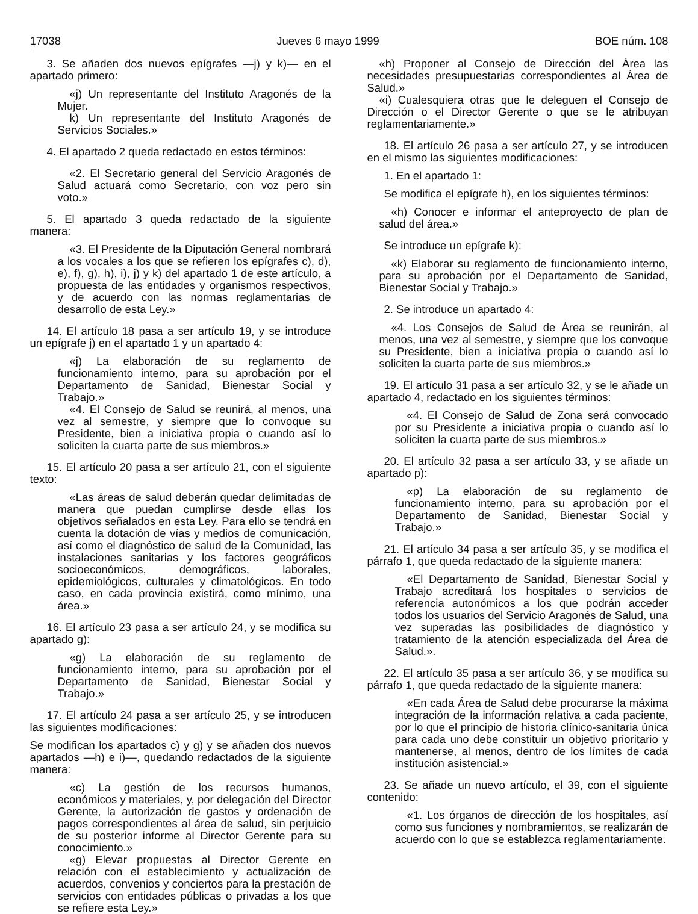17038 Jueves 6 mayo 1999 BOE núm. 108
3. Se añaden dos nuevos epígrafes —j) y k)— en el apartado primero:
«j) Un representante del Instituto Aragonés de la Mujer.
k) Un representante del Instituto Aragonés de Servicios Sociales.»
4. El apartado 2 queda redactado en estos términos:
«2. El Secretario general del Servicio Aragonés de Salud actuará como Secretario, con voz pero sin voto.»
5. El apartado 3 queda redactado de la siguiente manera:
«3. El Presidente de la Diputación General nombrará a los vocales a los que se refieren los epígrafes c), d), e), f), g), h), i), j) y k) del apartado 1 de este artículo, a propuesta de las entidades y organismos respectivos, y de acuerdo con las normas reglamentarias de desarrollo de esta Ley.»
14. El artículo 18 pasa a ser artículo 19, y se introduce un epígrafe j) en el apartado 1 y un apartado 4:
«j) La elaboración de su reglamento de funcionamiento interno, para su aprobación por el Departamento de Sanidad, Bienestar Social y Trabajo.»
«4. El Consejo de Salud se reunirá, al menos, una vez al semestre, y siempre que lo convoque su Presidente, bien a iniciativa propia o cuando así lo soliciten la cuarta parte de sus miembros.»
15. El artículo 20 pasa a ser artículo 21, con el siguiente texto:
«Las áreas de salud deberán quedar delimitadas de manera que puedan cumplirse desde ellas los objetivos señalados en esta Ley. Para ello se tendrá en cuenta la dotación de vías y medios de comunicación, así como el diagnóstico de salud de la Comunidad, las instalaciones sanitarias y los factores geográficos socioeconómicos, demográficos, laborales, epidemiológicos, culturales y climatológicos. En todo caso, en cada provincia existirá, como mínimo, una área.»
16. El artículo 23 pasa a ser artículo 24, y se modifica su apartado g):
«g) La elaboración de su reglamento de funcionamiento interno, para su aprobación por el Departamento de Sanidad, Bienestar Social y Trabajo.»
17. El artículo 24 pasa a ser artículo 25, y se introducen las siguientes modificaciones:
Se modifican los apartados c) y g) y se añaden dos nuevos apartados —h) e i)—, quedando redactados de la siguiente manera:
«c) La gestión de los recursos humanos, económicos y materiales, y, por delegación del Director Gerente, la autorización de gastos y ordenación de pagos correspondientes al área de salud, sin perjuicio de su posterior informe al Director Gerente para su conocimiento.»
«g) Elevar propuestas al Director Gerente en relación con el establecimiento y actualización de acuerdos, convenios y conciertos para la prestación de servicios con entidades públicas o privadas a los que se refiere esta Ley.»
«h) Proponer al Consejo de Dirección del Área las necesidades presupuestarias correspondientes al Área de Salud.»
«i) Cualesquiera otras que le deleguen el Consejo de Dirección o el Director Gerente o que se le atribuyan reglamentariamente.»
18. El artículo 26 pasa a ser artículo 27, y se introducen en el mismo las siguientes modificaciones:
1. En el apartado 1:
Se modifica el epígrafe h), en los siguientes términos:
«h) Conocer e informar el anteproyecto de plan de salud del área.»
Se introduce un epígrafe k):
«k) Elaborar su reglamento de funcionamiento interno, para su aprobación por el Departamento de Sanidad, Bienestar Social y Trabajo.»
2. Se introduce un apartado 4:
«4. Los Consejos de Salud de Área se reunirán, al menos, una vez al semestre, y siempre que los convoque su Presidente, bien a iniciativa propia o cuando así lo soliciten la cuarta parte de sus miembros.»
19. El artículo 31 pasa a ser artículo 32, y se le añade un apartado 4, redactado en los siguientes términos:
«4. El Consejo de Salud de Zona será convocado por su Presidente a iniciativa propia o cuando así lo soliciten la cuarta parte de sus miembros.»
20. El artículo 32 pasa a ser artículo 33, y se añade un apartado p):
«p) La elaboración de su reglamento de funcionamiento interno, para su aprobación por el Departamento de Sanidad, Bienestar Social y Trabajo.»
21. El artículo 34 pasa a ser artículo 35, y se modifica el párrafo 1, que queda redactado de la siguiente manera:
«El Departamento de Sanidad, Bienestar Social y Trabajo acreditará los hospitales o servicios de referencia autonómicos a los que podrán acceder todos los usuarios del Servicio Aragonés de Salud, una vez superadas las posibilidades de diagnóstico y tratamiento de la atención especializada del Área de Salud.».
22. El artículo 35 pasa a ser artículo 36, y se modifica su párrafo 1, que queda redactado de la siguiente manera:
«En cada Área de Salud debe procurarse la máxima integración de la información relativa a cada paciente, por lo que el principio de historia clínico-sanitaria única para cada uno debe constituir un objetivo prioritario y mantenerse, al menos, dentro de los límites de cada institución asistencial.»
23. Se añade un nuevo artículo, el 39, con el siguiente contenido:
«1. Los órganos de dirección de los hospitales, así como sus funciones y nombramientos, se realizarán de acuerdo con lo que se establezca reglamentariamente.